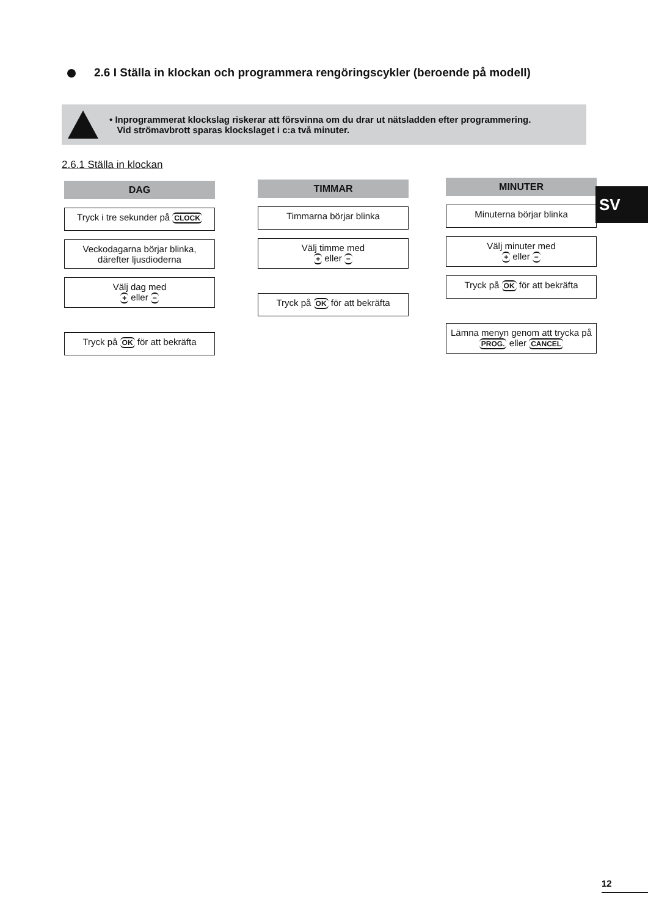2.6 I Ställa in klockan och programmera rengöringscykler (beroende på modell)
• Inprogrammerat klockslag riskerar att försvinna om du drar ut nätsladden efter programmering.
Vid strömavbrott sparas klockslaget i c:a två minuter.
2.6.1 Ställa in klockan
DAG
Tryck i tre sekunder på CLOCK
Veckodagarna börjar blinka, därefter ljusdioderna
Välj dag med
+ eller −
Tryck på OK för att bekräfta
TIMMAR
Timmarna börjar blinka
Välj timme med
+ eller −
Tryck på OK för att bekräfta
MINUTER
Minuterna börjar blinka
Välj minuter med
+ eller −
Tryck på OK för att bekräfta
Lämna menyn genom att trycka på
PROG. eller CANCEL
SV
12